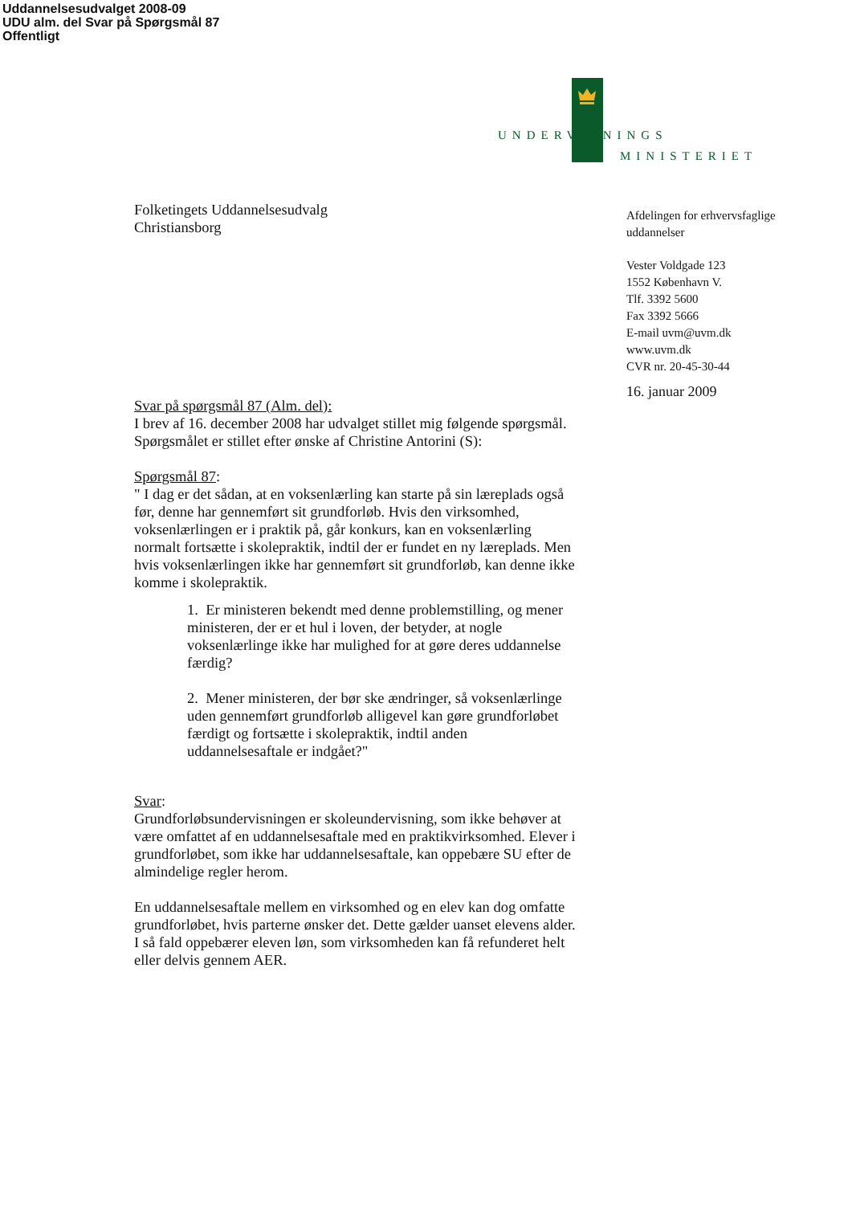Uddannelsesudvalget 2008-09
UDU alm. del Svar på Spørgsmål 87
Offentligt
UNDERVISNINGS
MINISTERIET
Folketingets Uddannelsesudvalg
Christiansborg
Svar på spørgsmål 87 (Alm. del):
I brev af 16. december 2008 har udvalget stillet mig følgende spørgsmål. Spørgsmålet er stillet efter ønske af Christine Antorini (S):
Spørgsmål 87:
" I dag er det sådan, at en voksenlærling kan starte på sin læreplads også før, denne har gennemført sit grundforløb. Hvis den virksomhed, voksenlærlingen er i praktik på, går konkurs, kan en voksenlærling normalt fortsætte i skolepraktik, indtil der er fundet en ny læreplads. Men hvis voksenlærlingen ikke har gennemført sit grundforløb, kan denne ikke komme i skolepraktik.
1. Er ministeren bekendt med denne problemstilling, og mener ministeren, der er et hul i loven, der betyder, at nogle voksenlærlinge ikke har mulighed for at gøre deres uddannelse færdig?
2. Mener ministeren, der bør ske ændringer, så voksenlærlinge uden gennemført grundforløb alligevel kan gøre grundforløbet færdigt og fortsætte i skolepraktik, indtil anden uddannelsesaftale er indgået?"
Svar:
Grundforløbsundervisningen er skoleundervisning, som ikke behøver at være omfattet af en uddannelsesaftale med en praktikvirksomhed. Elever i grundforløbet, som ikke har uddannelsesaftale, kan oppebære SU efter de almindelige regler herom.
En uddannelsesaftale mellem en virksomhed og en elev kan dog omfatte grundforløbet, hvis parterne ønsker det. Dette gælder uanset elevens alder. I så fald oppebærer eleven løn, som virksomheden kan få refunderet helt eller delvis gennem AER.
Afdelingen for erhvervsfaglige uddannelser
Vester Voldgade 123
1552 København V.
Tlf. 3392 5600
Fax 3392 5666
E-mail uvm@uvm.dk
www.uvm.dk
CVR nr. 20-45-30-44
16. januar 2009